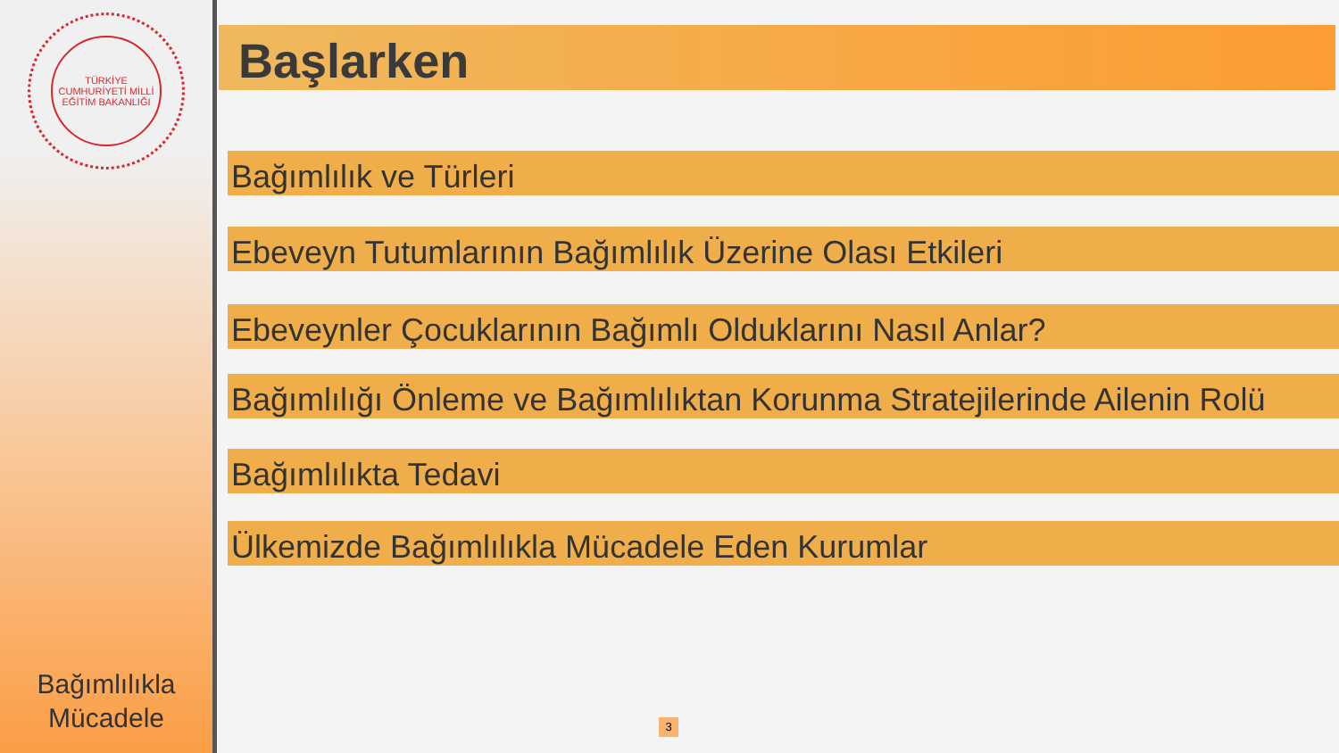TÜRKİYE CUMHURİYETİ MİLLİ EĞİTİM BAKANLIĞI
Bağımlılıkla
Mücadele
Başlarken
Bağımlılık ve Türleri
Ebeveyn Tutumlarının Bağımlılık Üzerine Olası Etkileri
Ebeveynler Çocuklarının Bağımlı Olduklarını Nasıl Anlar?
Bağımlılığı Önleme ve Bağımlılıktan Korunma Stratejilerinde Ailenin Rolü
Bağımlılıkta Tedavi
Ülkemizde Bağımlılıkla Mücadele Eden Kurumlar
3